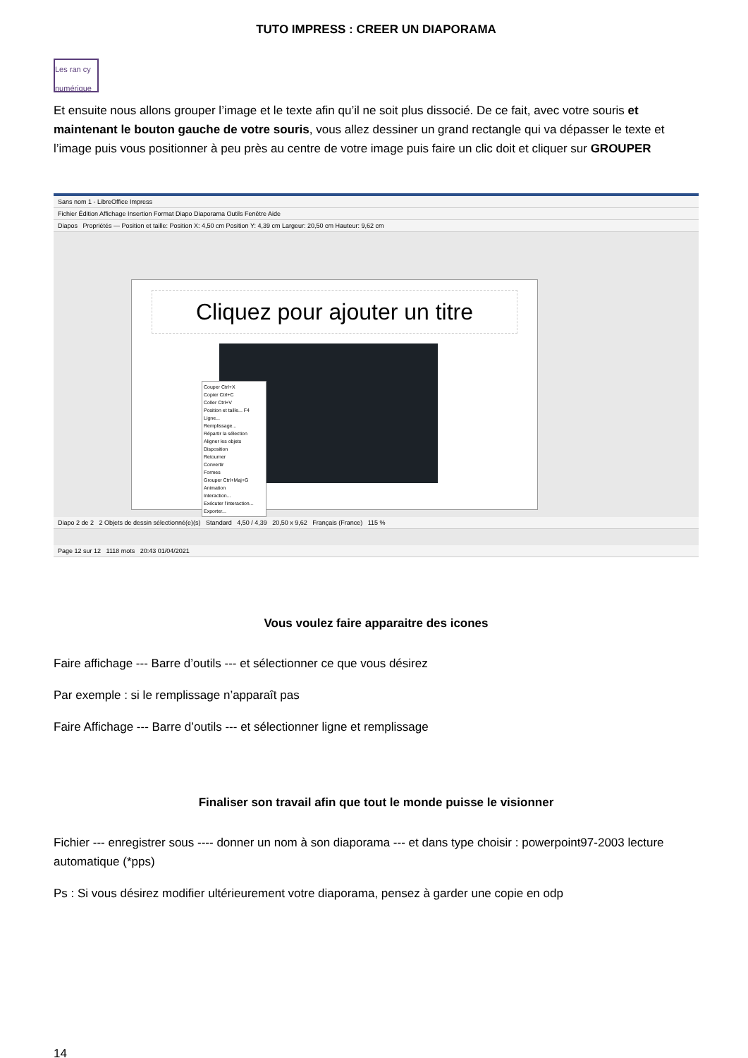TUTO IMPRESS : CREER UN DIAPORAMA
Les ran cy numérique
Et ensuite nous allons grouper l’image et le texte afin qu’il ne soit plus dissocié. De ce fait, avec votre souris et maintenant le bouton gauche de votre souris, vous allez dessiner un grand rectangle qui va dépasser le texte et l’image puis vous positionner à peu près au centre de votre image puis faire un clic doit et cliquer sur GROUPER
Sans nom 1 - LibreOffice Impress
Fichier Édition Affichage Insertion Format Diapo Diaporama Outils Fenêtre Aide
Diapos Propriétés — Position et taille: Position X: 4,50 cm Position Y: 4,39 cm Largeur: 20,50 cm Hauteur: 9,62 cm
Cliquez pour ajouter un titre
Couper Ctrl+X
Copier Ctrl+C
Coller Ctrl+V
Position et taille... F4
Ligne...
Remplissage...
Répartir la sélection
Aligner les objets
Disposition
Retourner
Convertir
Formes
Grouper Ctrl+Maj+G
Animation
Interaction...
Exécuter l'interaction...
Exporter...
Diapo 2 de 2 2 Objets de dessin sélectionné(e)(s) Standard 4,50 / 4,39 20,50 x 9,62 Français (France) 115 %
Page 12 sur 12 1118 mots 20:43 01/04/2021
Vous voulez faire apparaitre des icones
Faire affichage --- Barre d’outils --- et sélectionner ce que vous désirez
Par exemple : si le remplissage n’apparaît pas
Faire Affichage --- Barre d’outils --- et sélectionner ligne et remplissage
Finaliser son travail afin que tout le monde puisse le visionner
Fichier --- enregistrer sous ---- donner un nom à son diaporama --- et dans type choisir : powerpoint97-2003 lecture automatique (*pps)
Ps : Si vous désirez modifier ultérieurement votre diaporama, pensez à garder une copie en odp
14